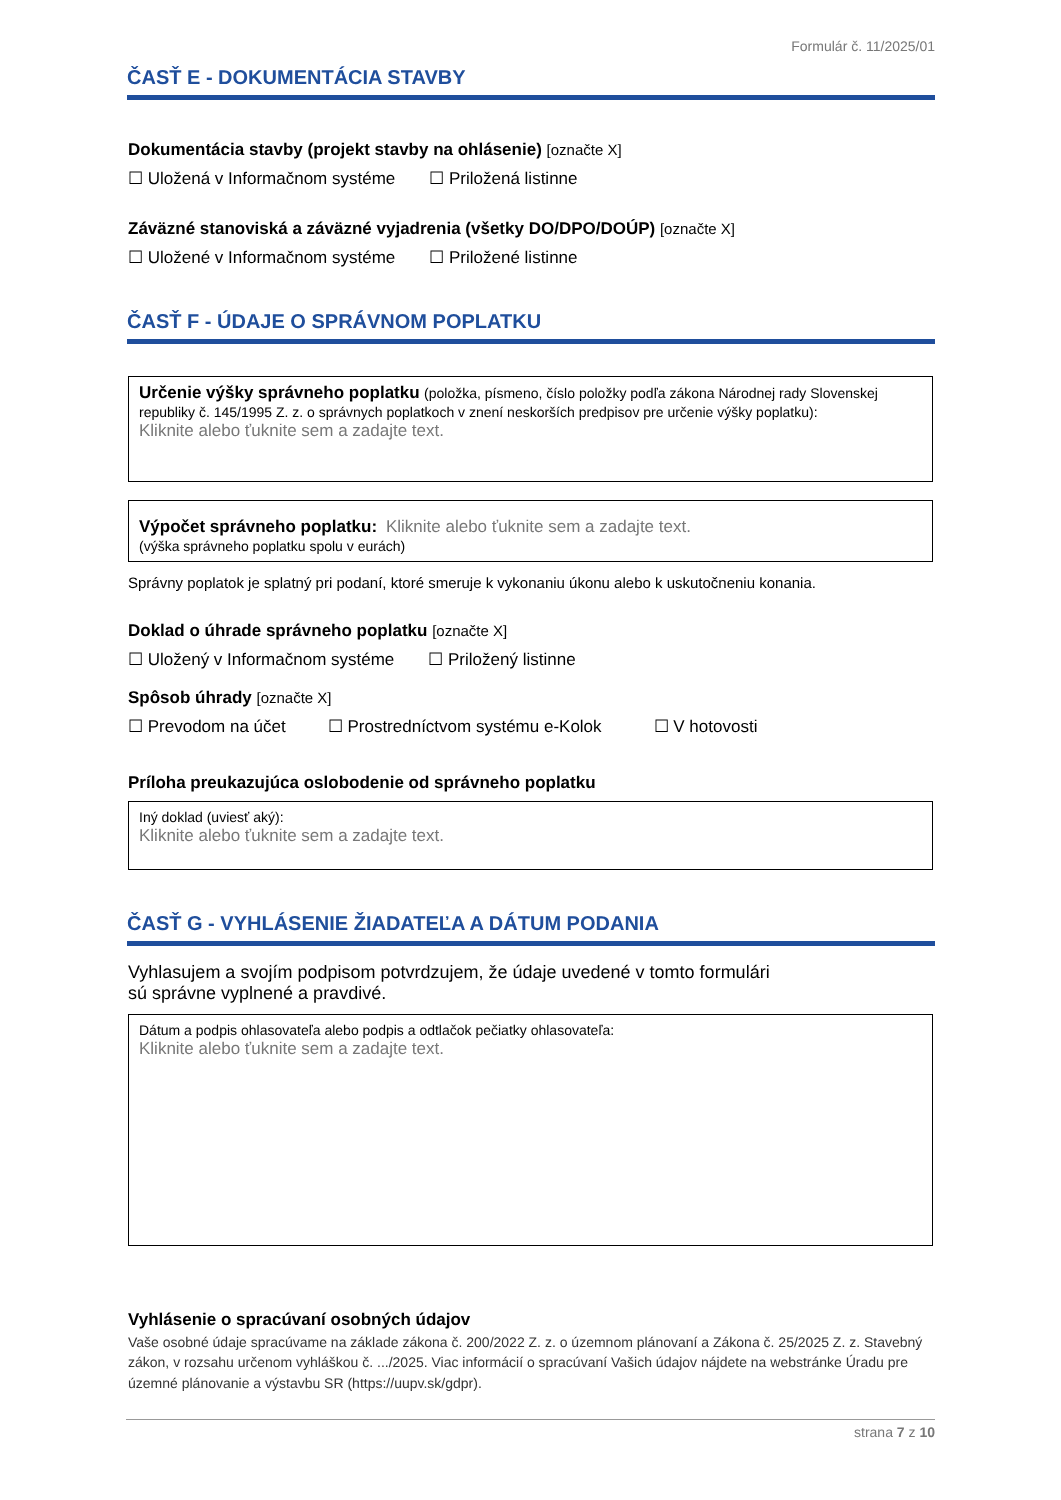Formulár č. 11/2025/01
ČASŤ E - DOKUMENTÁCIA STAVBY
Dokumentácia stavby (projekt stavby na ohlásenie) [označte X]
☐ Uložená v Informačnom systéme ☐ Priložená listinne
Záväzné stanoviská a záväzné vyjadrenia (všetky DO/DPO/DOÚP) [označte X]
☐ Uložené v Informačnom systéme ☐ Priložené listinne
ČASŤ F - ÚDAJE O SPRÁVNOM POPLATKU
Určenie výšky správneho poplatku (položka, písmeno, číslo položky podľa zákona Národnej rady Slovenskej republiky č. 145/1995 Z. z. o správnych poplatkoch v znení neskorších predpisov pre určenie výšky poplatku):
Kliknite alebo ťuknite sem a zadajte text.
Výpočet správneho poplatku: Kliknite alebo ťuknite sem a zadajte text.
(výška správneho poplatku spolu v eurách)
Správny poplatok je splatný pri podaní, ktoré smeruje k vykonaniu úkonu alebo k uskutočneniu konania.
Doklad o úhrade správneho poplatku [označte X]
☐ Uložený v Informačnom systéme ☐ Priložený listinne
Spôsob úhrady [označte X]
☐ Prevodom na účet ☐ Prostredníctvom systému e-Kolok ☐ V hotovosti
Príloha preukazujúca oslobodenie od správneho poplatku
Iný doklad (uviesť aký):
Kliknite alebo ťuknite sem a zadajte text.
ČASŤ G - VYHLÁSENIE ŽIADATEĽA A DÁTUM PODANIA
Vyhlasujem a svojím podpisom potvrdzujem, že údaje uvedené v tomto formulári
sú správne vyplnené a pravdivé.
Dátum a podpis ohlasovateľa alebo podpis a odtlačok pečiatky ohlasovateľa:
Kliknite alebo ťuknite sem a zadajte text.
Vyhlásenie o spracúvaní osobných údajov
Vaše osobné údaje spracúvame na základe zákona č. 200/2022 Z. z. o územnom plánovaní a Zákona č. 25/2025 Z. z. Stavebný zákon, v rozsahu určenom vyhláškou č. .../2025. Viac informácií o spracúvaní Vašich údajov nájdete na webstránke Úradu pre územné plánovanie a výstavbu SR (https://uupv.sk/gdpr).
strana 7 z 10